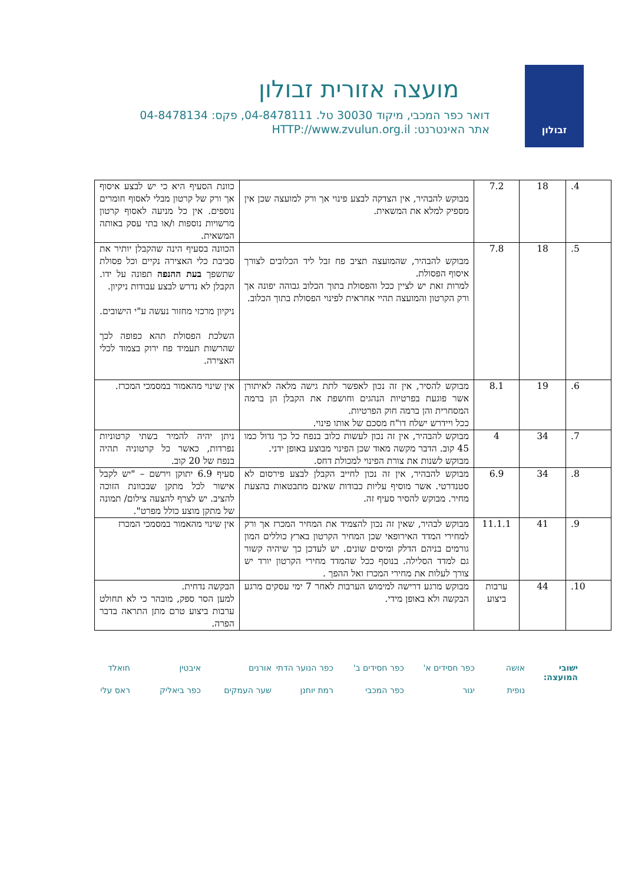זבולון
מועצה אזורית זבולון
דואר כפר המכבי, מיקוד 30030 טל. 04-8478111, פקס: 04-8478134
אתר האינטרנט: HTTP://www.zvulun.org.il
| 4. | 18 | 7.2 | מבוקש להבהיר, אין הצדקה לבצע פינוי אך ורק למועצה שכן אין מספיק למלא את המשאית. | כוונת הסעיף היא כי יש לבצע איסוף אך ורק של קרטון מבלי לאסוף חומרים נוספים. אין כל מניעה לאסוף קרטון מרשויות נוספות ו/או בתי עסק באותה המשאית. |
| 5. | 18 | 7.8 | מבוקש להבהיר, שהמועצה תציב פח זבל ליד הכלובים לצורך איסוף הפסולת. למרות זאת יש לציין ככל והפסולת בתוך הכלוב גבוהה יפונה אך ורק הקרטון והמועצה תהיי אחראית לפינוי הפסולת בתוך הכלוב. | הכוונה בסעיף הינה שהקבלן יותיר את סביבת כלי האצירה נקיים וכל פסולת שתשפך בעת ההנפה תפונה על ידו. הקבלן לא נדרש לבצע עבודות ניקיון. ניקיון מרכזי מחזור נעשה ע"י הישובים. השלכת הפסולת תהא כפופה לכך שהרשות תעמיד פח ירוק בצמוד לכלי האצירה. |
| 6. | 19 | 8.1 | מבוקש להסיר, אין זה נכון לאפשר לתת גישה מלאה לאיתורן אשר פוגעת בפרטיות הנהגים וחושפת את הקבלן הן ברמה המסחרית והן ברמה חוק הפרטיות. ככל ויידרש ישלח דו"ח מסכם של אותו פינוי. | אין שינוי מהאמור במסמכי המכרז. |
| 7. | 34 | 4 | מבוקש להבהיר, אין זה נכון לעשות כלוב בנפח כל כך גדול כמו 45 קוב. הדבר מקשה מאוד שכן הפינוי מבוצע באופן ידני. מבוקש לשנות את צורת הפינוי למכולת דחס. | ניתן יהיה להמיר בשתי קרטוניות נפרדות, כאשר כל קרטוניה תהיה בנפח של 20 קוב. |
| 8. | 34 | 6.9 | מבוקש להבהיר, אין זה נכון לחייב הקבלן לבצע פירסום לא סטנדרטי. אשר מוסיף עליות כבודות שאינם מתבטאות בהצעת מחיר. מבוקש להסיר סעיף זה. | סעיף 6.9 יתוקן וירשם – "יש לקבל אישור לכל מתקן שבכוונת הזוכה להציב. יש לצרף להצעה צילום/ תמונה של מתקן מוצע כולל מפרט". |
| 9. | 41 | 11.1.1 | מבוקש לבהיר, שאין זה נכון להצמיד את המחיר המכרז אך ורק למחירי המדד האירופאי שכן המחיר הקרטון בארץ כוללים המון גורמים בניהם הדלק ומיסים שונים. יש לעדכן כך שיהיה קשור גם למדד הסלילה. בנוסף ככל שהמדד מחירי הקרטון יורד יש צורך לעלות את מחירי המכרז ואל ההפך . | אין שינוי מהאמור במסמכי המכרז |
| 10. | 44 | ערבות ביצוע | מבוקש מרגע דרישה למימוש הערבות לאחר 7 ימי עסקים מרגע הבקשה ולא באופן מידי. | הבקשה נדחית. למען הסר ספק, מובהר כי לא תחולט ערבות ביצוע טרם מתן התראה בדבר הפרה. |
ישובי המועצה: אושה כפר חסידים א' כפר חסידים ב' כפר הנוער הדתי אורנים איבטין חואלד נופית יגור כפר המכבי רמת יוחנן שער העמקים כפר ביאליק ראס עלי